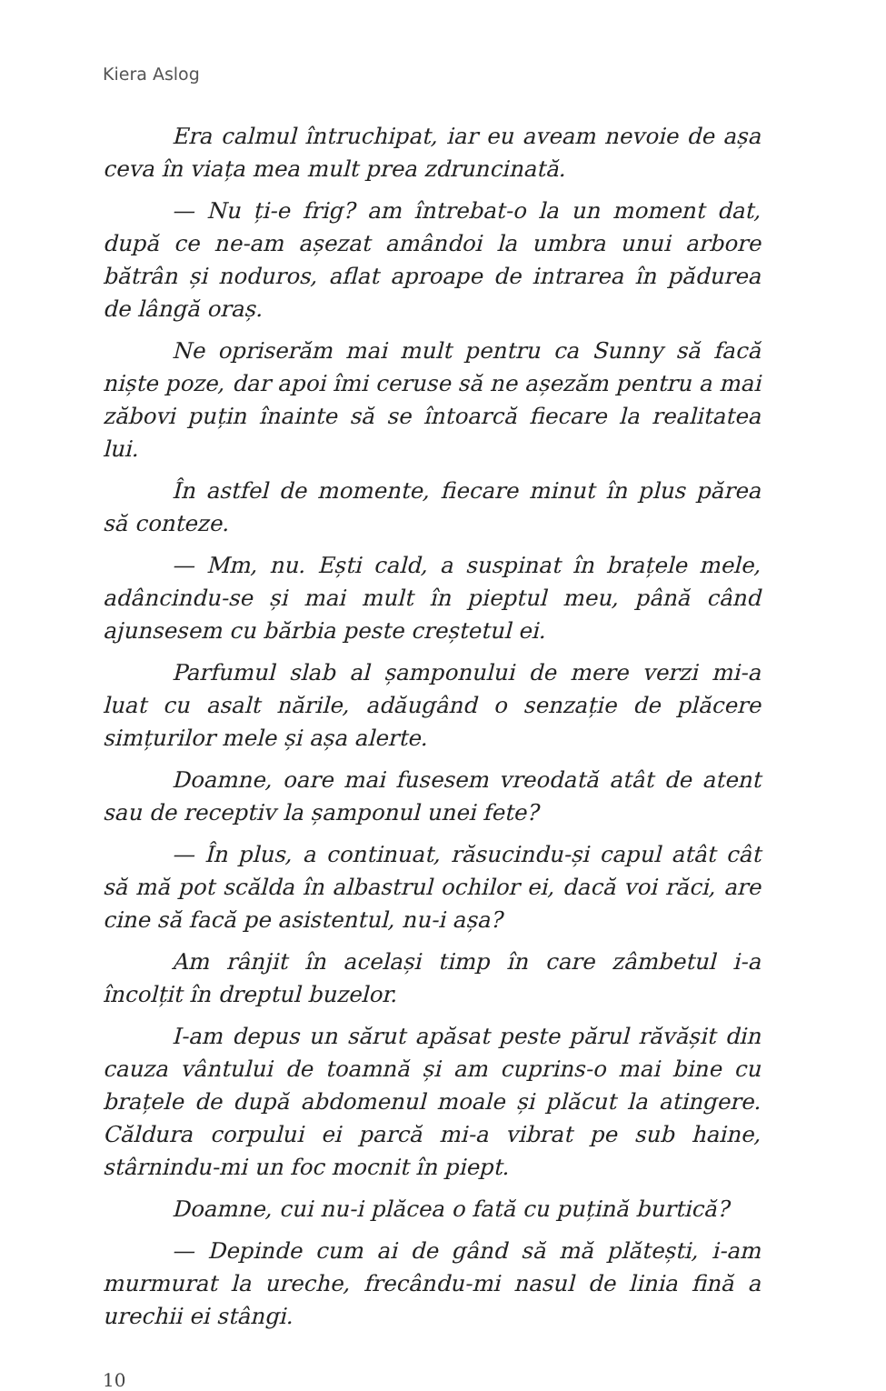Kiera Aslog
Era calmul întruchipat, iar eu aveam nevoie de așa ceva în viața mea mult prea zdruncinată.
— Nu ți-e frig? am întrebat-o la un moment dat, după ce ne-am așezat amândoi la umbra unui arbore bătrân și noduros, aflat aproape de intrarea în pădurea de lângă oraș.
Ne opriserăm mai mult pentru ca Sunny să facă niște poze, dar apoi îmi ceruse să ne așezăm pentru a mai zăbovi puțin înainte să se întoarcă fiecare la realitatea lui.
În astfel de momente, fiecare minut în plus părea să conteze.
— Mm, nu. Ești cald, a suspinat în brațele mele, adâncindu-se și mai mult în pieptul meu, până când ajunsesem cu bărbia peste creștetul ei.
Parfumul slab al șamponului de mere verzi mi-a luat cu asalt nările, adăugând o senzație de plăcere simțurilor mele și așa alerte.
Doamne, oare mai fusesem vreodată atât de atent sau de receptiv la șamponul unei fete?
— În plus, a continuat, răsucindu-și capul atât cât să mă pot scălda în albastrul ochilor ei, dacă voi răci, are cine să facă pe asistentul, nu-i așa?
Am rânjit în același timp în care zâmbetul i-a încolțit în dreptul buzelor.
I-am depus un sărut apăsat peste părul răvășit din cauza vântului de toamnă și am cuprins-o mai bine cu brațele de după abdomenul moale și plăcut la atingere. Căldura corpului ei parcă mi-a vibrat pe sub haine, stârnindu-mi un foc mocnit în piept.
Doamne, cui nu-i plăcea o fată cu puțină burtică?
— Depinde cum ai de gând să mă plătești, i-am murmurat la ureche, frecându-mi nasul de linia fină a urechii ei stângi.
10